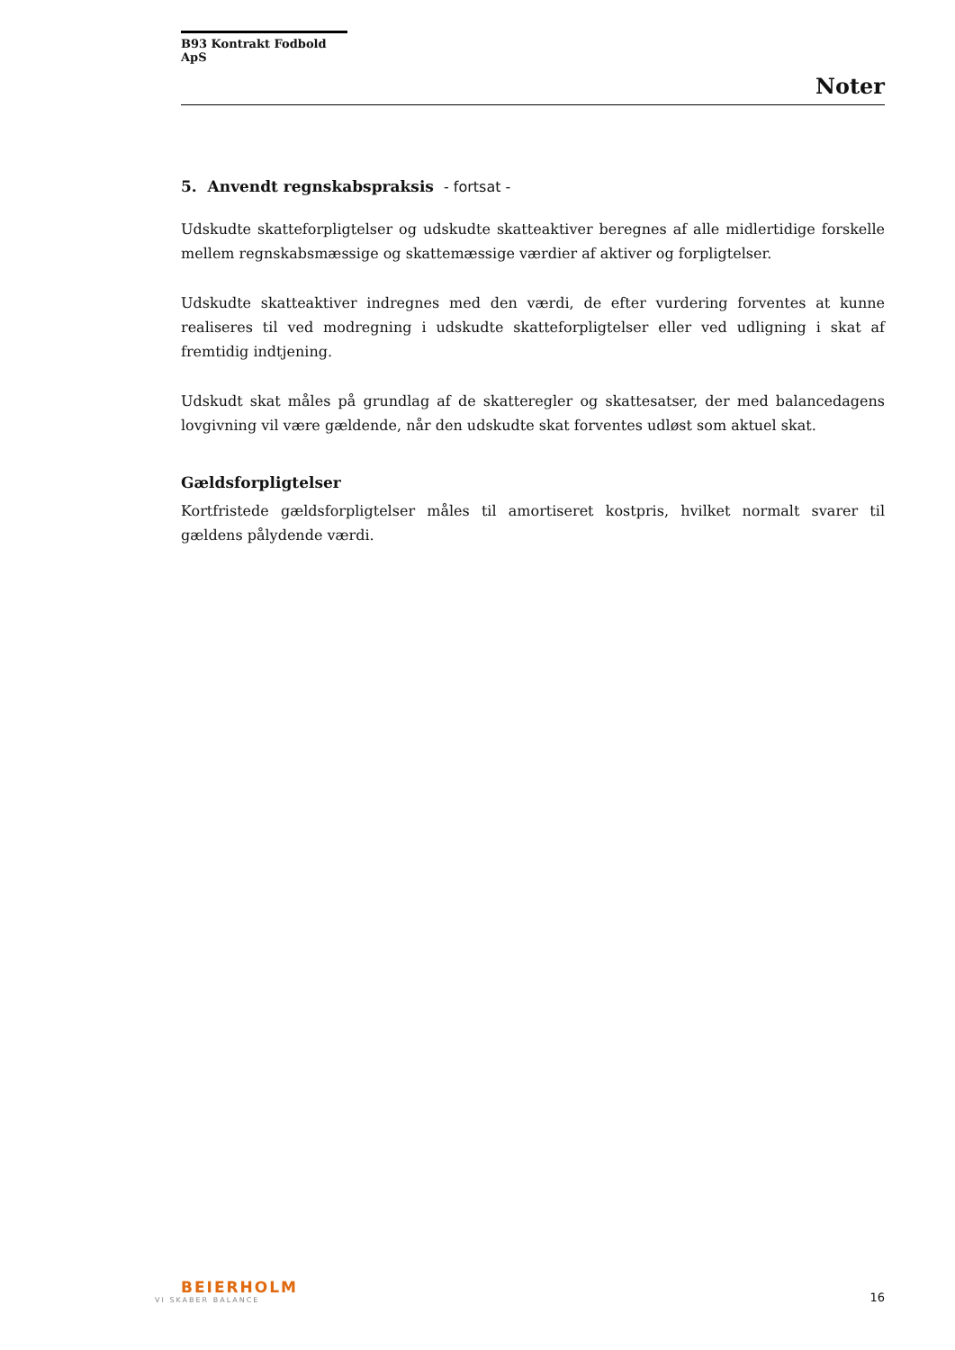B93 Kontrakt Fodbold ApS
Noter
5. Anvendt regnskabspraksis - fortsat -
Udskudte skatteforpligtelser og udskudte skatteaktiver beregnes af alle midlertidige forskelle mellem regnskabsmæssige og skattemæssige værdier af aktiver og forpligtelser.
Udskudte skatteaktiver indregnes med den værdi, de efter vurdering forventes at kunne realiseres til ved modregning i udskudte skatteforpligtelser eller ved udligning i skat af fremtidig indtjening.
Udskudt skat måles på grundlag af de skatteregler og skattesatser, der med balancedagens lovgivning vil være gældende, når den udskudte skat forventes udløst som aktuel skat.
Gældsforpligtelser
Kortfristede gældsforpligtelser måles til amortiseret kostpris, hvilket normalt svarer til gældens pålydende værdi.
BEIERHOLM
VI SKABER BALANCE
16